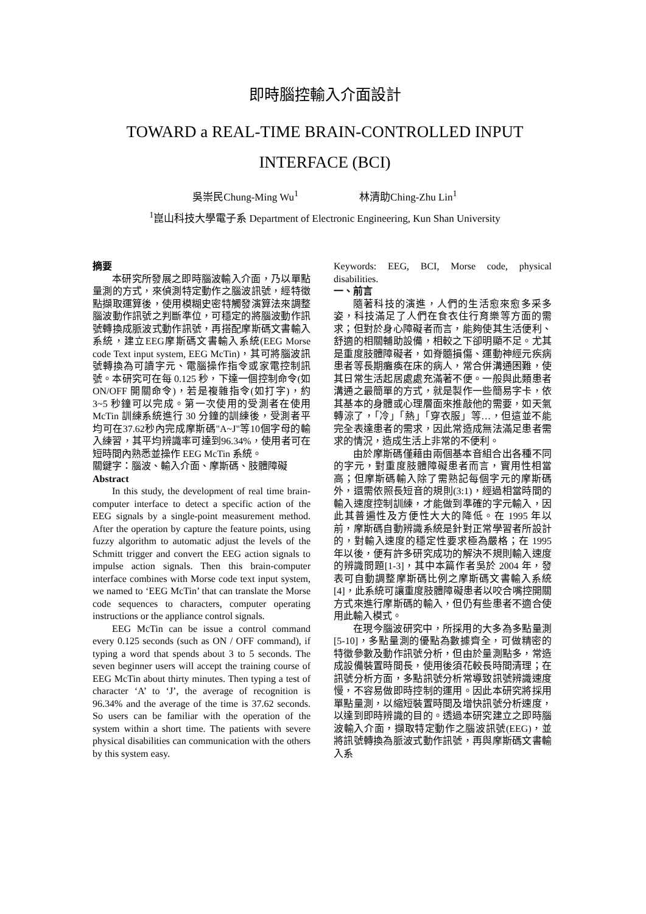即時腦控輸入介面設計
TOWARD a REAL-TIME BRAIN-CONTROLLED INPUT INTERFACE (BCI)
吳崇民Chung-Ming Wu<sup>1</sup> 林清助Ching-Zhu Lin<sup>1</sup>
<sup>1</sup> 崑山科技大學電子系 Department of Electronic Engineering, Kun Shan University
摘要
本研究所發展之即時腦波輸入介面，乃以單點量測的方式，來偵測特定動作之腦波訊號，經特徵點擷取運算後，使用模糊史密特觸發演算法來調整腦波動作訊號之判斷準位，可穩定的將腦波動作訊號轉換成脈波式動作訊號，再搭配摩斯碼文書輸入系統，建立EEG摩斯碼文書輸入系統(EEG Morse code Text input system, EEG McTin)，其可將腦波訊號轉換為可讀字元、電腦操作指令或家電控制訊號。本研究可在每 0.125 秒，下達一個控制命令(如ON/OFF 開關命令)，若是複雜指令(如打字)，約 3~5 秒鐘可以完成。第一次使用的受測者在使用 McTin 訓練系統進行 30 分鐘的訓練後，受測者平均可在37.62秒內完成摩斯碼"A~J"等10個字母的輸入練習，其平均辨識率可達到96.34%，使用者可在短時間內熟悉並操作 EEG McTin 系統。
關鍵字：腦波、輸入介面、摩斯碼、肢體障礙
Abstract
In this study, the development of real time brain-computer interface to detect a specific action of the EEG signals by a single-point measurement method. After the operation by capture the feature points, using fuzzy algorithm to automatic adjust the levels of the Schmitt trigger and convert the EEG action signals to impulse action signals. Then this brain-computer interface combines with Morse code text input system, we named to ‘EEG McTin’ that can translate the Morse code sequences to characters, computer operating instructions or the appliance control signals.
EEG McTin can be issue a control command every 0.125 seconds (such as ON / OFF command), if typing a word that spends about 3 to 5 seconds. The seven beginner users will accept the training course of EEG McTin about thirty minutes. Then typing a test of character ‘A’ to ‘J’, the average of recognition is 96.34% and the average of the time is 37.62 seconds. So users can be familiar with the operation of the system within a short time. The patients with severe physical disabilities can communication with the others by this system easy.
Keywords: EEG, BCI, Morse code, physical disabilities.
一、前言
隨著科技的演進，人們的生活愈來愈多采多姿，科技滿足了人們在食衣住行育樂等方面的需求；但對於身心障礙者而言，能夠使其生活便利、舒適的相關輔助設備，相較之下卻明顯不足。尤其是重度肢體障礙者，如脊髓損傷、運動神經元疾病患者等長期癱瘓在床的病人，常合併溝通困難，使其日常生活起居處處充滿著不便。一般與此類患者溝通之最簡單的方式，就是製作一些簡易字卡，依其基本的身體或心理層面來推敲他的需要，如天氣轉涼了，「冷」「熱」「穿衣服」等…，但這並不能完全表達患者的需求，因此常造成無法滿足患者需求的情況，造成生活上非常的不便利。
由於摩斯碼僅藉由兩個基本音組合出各種不同的字元，對重度肢體障礙患者而言，實用性相當高；但摩斯碼輸入除了需熟記每個字元的摩斯碼外，還需依照長短音的規則(3:1)，經過相當時間的輸入速度控制訓練，才能做到準確的字元輸入，因此其普遍性及方便性大大的降低。在 1995 年以前，摩斯碼自動辨識系統是針對正常學習者所設計的，對輸入速度的穩定性要求極為嚴格；在 1995 年以後，便有許多研究成功的解決不規則輸入速度的辨識問題[1-3]，其中本篇作者吳於 2004 年，發表可自動調整摩斯碼比例之摩斯碼文書輸入系統[4]，此系統可讓重度肢體障礙患者以咬合嘴控開關方式來進行摩斯碼的輸入，但仍有些患者不適合使用此輸入模式。
在現今腦波研究中，所採用的大多為多點量測[5-10]，多點量測的優點為數據齊全，可做精密的特徵參數及動作訊號分析，但由於量測點多，常造成設備裝置時間長，使用後須花較長時間清理；在訊號分析方面，多點訊號分析常導致訊號辨識速度慢，不容易做即時控制的運用。因此本研究將採用單點量測，以縮短裝置時間及增快訊號分析速度，以達到即時辨識的目的。透過本研究建立之即時腦波輸入介面，擷取特定動作之腦波訊號(EEG)，並將訊號轉換為脈波式動作訊號，再與摩斯碼文書輸入系